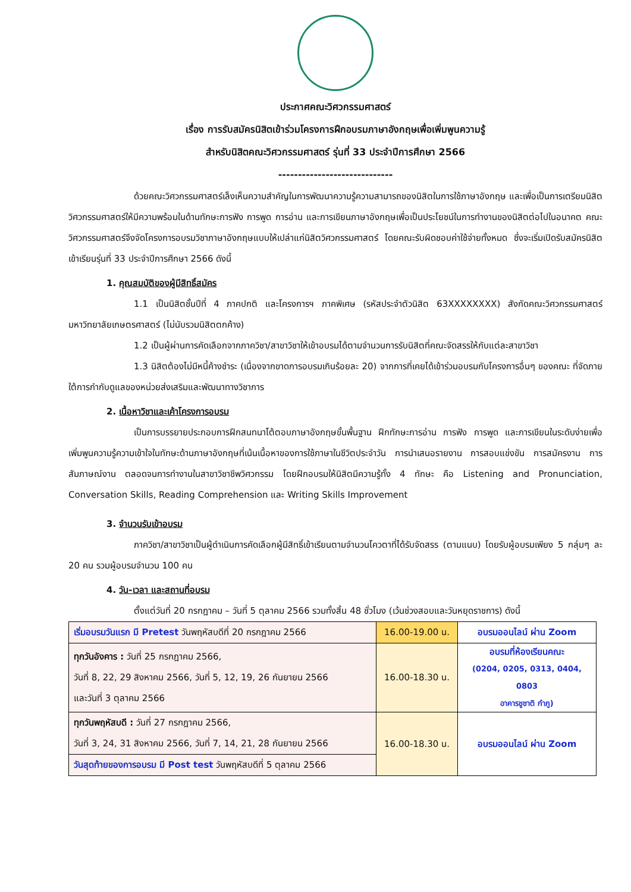ประกาศคณะวิศวกรรมศาสตร์
เรื่อง การรับสมัครนิสิตเข้าร่วมโครงการฝึกอบรมภาษาอังกฤษเพื่อเพิ่มพูนความรู้
สำหรับนิสิตคณะวิศวกรรมศาสตร์ รุ่นที่ 33 ประจำปีการศึกษา 2566
-----------------------------
ด้วยคณะวิศวกรรมศาสตร์เล็งเห็นความสำคัญในการพัฒนาความรู้ความสามารถของนิสิตในการใช้ภาษาอังกฤษ และเพื่อเป็นการเตรียมนิสิตวิศวกรรมศาสตร์ให้มีความพร้อมในด้านทักษะการฟัง การพูด การอ่าน และการเขียนภาษาอังกฤษเพื่อเป็นประโยชน์ในการทำงานของนิสิตต่อไปในอนาคต คณะวิศวกรรมศาสตร์จึงจัดโครงการอบรมวิชาภาษาอังกฤษแบบให้เปล่าแก่นิสิตวิศวกรรมศาสตร์ โดยคณะรับผิดชอบค่าใช้จ่ายทั้งหมด ซึ่งจะเริ่มเปิดรับสมัครนิสิตเข้าเรียนรุ่นที่ 33 ประจำปีการศึกษา 2566 ดังนี้
1. คุณสมบัติของผู้มีสิทธิ์สมัคร
1.1 เป็นนิสิตชั้นปีที่ 4 ภาคปกติ และโครงการฯ ภาคพิเศษ (รหัสประจำตัวนิสิต 63XXXXXXXX) สังกัดคณะวิศวกรรมศาสตร์ มหาวิทยาลัยเกษตรศาสตร์ (ไม่นับรวมนิสิตตกค้าง)
1.2 เป็นผู้ผ่านการคัดเลือกจากภาควิชา/สาขาวิชาให้เข้าอบรมได้ตามจำนวนการรับนิสิตที่คณะจัดสรรให้กับแต่ละสาขาวิชา
1.3 นิสิตต้องไม่มีหนี้ค้างชำระ (เนื่องจากขาดการอบรมเกินร้อยละ 20) จากการที่เคยได้เข้าร่วมอบรมกับโครงการอื่นๆ ของคณะ ที่จัดภายใต้การกำกับดูแลของหน่วยส่งเสริมและพัฒนาทางวิชาการ
2. เนื้อหาวิชาและเค้าโครงการอบรม
เป็นการบรรยายประกอบการฝึกสนทนาโต้ตอบภาษาอังกฤษขั้นพื้นฐาน ฝึกทักษะการอ่าน การฟัง การพูด และการเขียนในระดับง่ายเพื่อเพิ่มพูนความรู้ความเข้าใจในทักษะด้านภาษาอังกฤษที่เน้นเนื้อหาของการใช้ภาษาในชีวิตประจำวัน การนำเสนอรายงาน การสอบแข่งขัน การสมัครงาน การสัมภาษณ์งาน ตลอดจนการทำงานในสาขาวิชาชีพวิศวกรรม โดยฝึกอบรมให้นิสิตมีความรู้ทั้ง 4 ทักษะ คือ Listening and Pronunciation, Conversation Skills, Reading Comprehension และ Writing Skills Improvement
3. จำนวนรับเข้าอบรม
ภาควิชา/สาขาวิชาเป็นผู้ดำเนินการคัดเลือกผู้มีสิทธิ์เข้าเรียนตามจำนวนโควตาที่ได้รับจัดสรร (ตามแนบ) โดยรับผู้อบรมเพียง 5 กลุ่มๆ ละ 20 คน รวมผู้อบรมจำนวน 100 คน
4. วัน-เวลา และสถานที่อบรม
ตั้งแต่วันที่ 20 กรกฎาคม – วันที่ 5 ตุลาคม 2566 รวมทั้งสิ้น 48 ชั่วโมง (เว้นช่วงสอบและวันหยุดราชการ) ดังนี้
| เริ่มอบรมวันแรก มี Pretest วันพฤหัสบดีที่ 20 กรกฎาคม 2566 | 16.00-19.00 น. | อบรมออนไลน์ ผ่าน Zoom |
| ทุกวันอังคาร : วันที่ 25 กรกฎาคม 2566, วันที่ 8, 22, 29 สิงหาคม 2566, วันที่ 5, 12, 19, 26 กันยายน 2566 และวันที่ 3 ตุลาคม 2566 | 16.00-18.30 น. | อบรมที่ห้องเรียนคณะ (0204, 0205, 0313, 0404, 0803 อาคารชูชาติ กำภู) |
| ทุกวันพฤหัสบดี : วันที่ 27 กรกฎาคม 2566, วันที่ 3, 24, 31 สิงหาคม 2566, วันที่ 7, 14, 21, 28 กันยายน 2566 | 16.00-18.30 น. | อบรมออนไลน์ ผ่าน Zoom |
| วันสุดท้ายของการอบรม มี Post test วันพฤหัสบดีที่ 5 ตุลาคม 2566 | | |